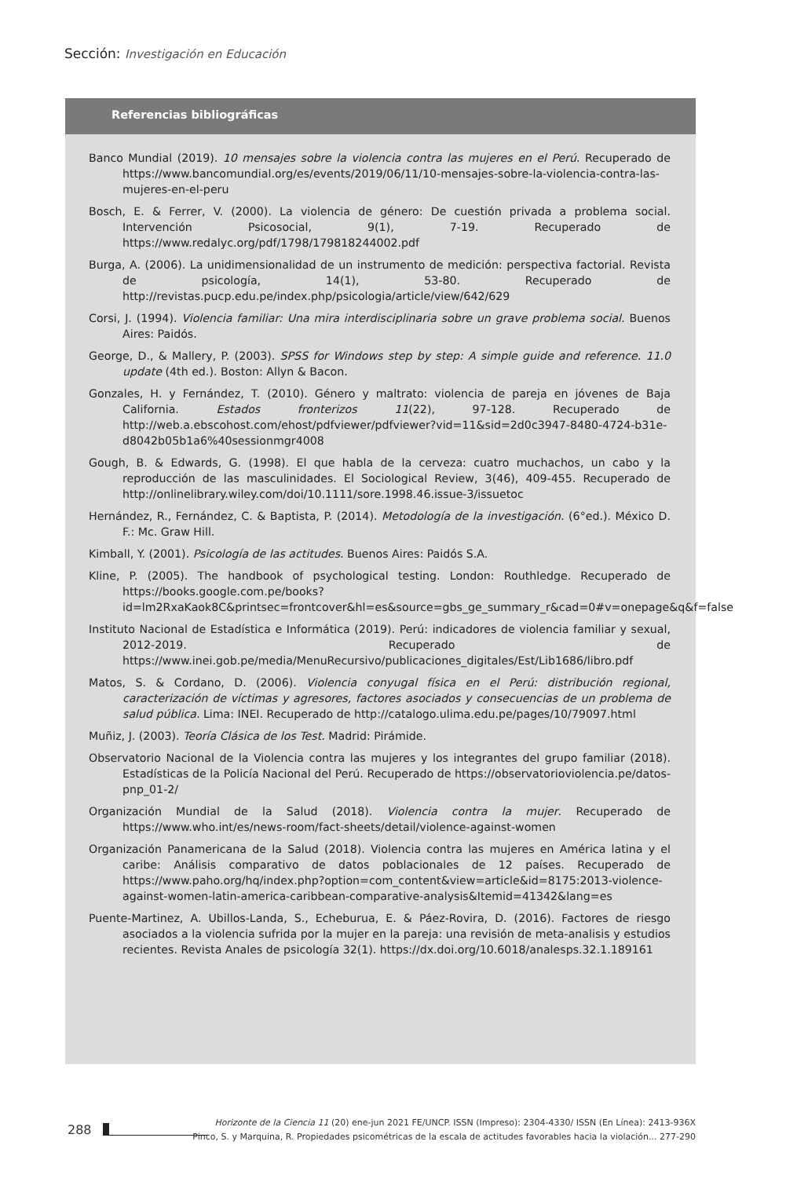Sección: Investigación en Educación
Referencias bibliográficas
Banco Mundial (2019). 10 mensajes sobre la violencia contra las mujeres en el Perú. Recuperado de https://www.bancomundial.org/es/events/2019/06/11/10-mensajes-sobre-la-violencia-contra-las-mujeres-en-el-peru
Bosch, E. & Ferrer, V. (2000). La violencia de género: De cuestión privada a problema social. Intervención Psicosocial, 9(1), 7-19. Recuperado de https://www.redalyc.org/pdf/1798/179818244002.pdf
Burga, A. (2006). La unidimensionalidad de un instrumento de medición: perspectiva factorial. Revista de psicología, 14(1), 53-80. Recuperado de http://revistas.pucp.edu.pe/index.php/psicologia/article/view/642/629
Corsi, J. (1994). Violencia familiar: Una mira interdisciplinaria sobre un grave problema social. Buenos Aires: Paidós.
George, D., & Mallery, P. (2003). SPSS for Windows step by step: A simple guide and reference. 11.0 update (4th ed.). Boston: Allyn & Bacon.
Gonzales, H. y Fernández, T. (2010). Género y maltrato: violencia de pareja en jóvenes de Baja California. Estados fronterizos 11(22), 97-128. Recuperado de http://web.a.ebscohost.com/ehost/pdfviewer/pdfviewer?vid=11&sid=2d0c3947-8480-4724-b31e-d8042b05b1a6%40sessionmgr4008
Gough, B. & Edwards, G. (1998). El que habla de la cerveza: cuatro muchachos, un cabo y la reproducción de las masculinidades. El Sociological Review, 3(46), 409-455. Recuperado de http://onlinelibrary.wiley.com/doi/10.1111/sore.1998.46.issue-3/issuetoc
Hernández, R., Fernández, C. & Baptista, P. (2014). Metodología de la investigación. (6°ed.). México D. F.: Mc. Graw Hill.
Kimball, Y. (2001). Psicología de las actitudes. Buenos Aires: Paidós S.A.
Kline, P. (2005). The handbook of psychological testing. London: Routhledge. Recuperado de https://books.google.com.pe/books?id=lm2RxaKaok8C&printsec=frontcover&hl=es&source=gbs_ge_summary_r&cad=0#v=onepage&q&f=false
Instituto Nacional de Estadística e Informática (2019). Perú: indicadores de violencia familiar y sexual, 2012-2019. Recuperado de https://www.inei.gob.pe/media/MenuRecursivo/publicaciones_digitales/Est/Lib1686/libro.pdf
Matos, S. & Cordano, D. (2006). Violencia conyugal física en el Perú: distribución regional, caracterización de víctimas y agresores, factores asociados y consecuencias de un problema de salud pública. Lima: INEI. Recuperado de http://catalogo.ulima.edu.pe/pages/10/79097.html
Muñiz, J. (2003). Teoría Clásica de los Test. Madrid: Pirámide.
Observatorio Nacional de la Violencia contra las mujeres y los integrantes del grupo familiar (2018). Estadísticas de la Policía Nacional del Perú. Recuperado de https://observatorioviolencia.pe/datos-pnp_01-2/
Organización Mundial de la Salud (2018). Violencia contra la mujer. Recuperado de https://www.who.int/es/news-room/fact-sheets/detail/violence-against-women
Organización Panamericana de la Salud (2018). Violencia contra las mujeres en América latina y el caribe: Análisis comparativo de datos poblacionales de 12 países. Recuperado de https://www.paho.org/hq/index.php?option=com_content&view=article&id=8175:2013-violence-against-women-latin-america-caribbean-comparative-analysis&Itemid=41342&lang=es
Puente-Martinez, A. Ubillos-Landa, S., Echeburua, E. & Páez-Rovira, D. (2016). Factores de riesgo asociados a la violencia sufrida por la mujer en la pareja: una revisión de meta-analisis y estudios recientes. Revista Anales de psicología 32(1). https://dx.doi.org/10.6018/analesps.32.1.189161
288
Horizonte de la Ciencia 11 (20) ene-jun 2021 FE/UNCP. ISSN (Impreso): 2304-4330/ ISSN (En Línea): 2413-936X
Pinco, S. y Marquina, R. Propiedades psicométricas de la escala de actitudes favorables hacia la violación... 277-290